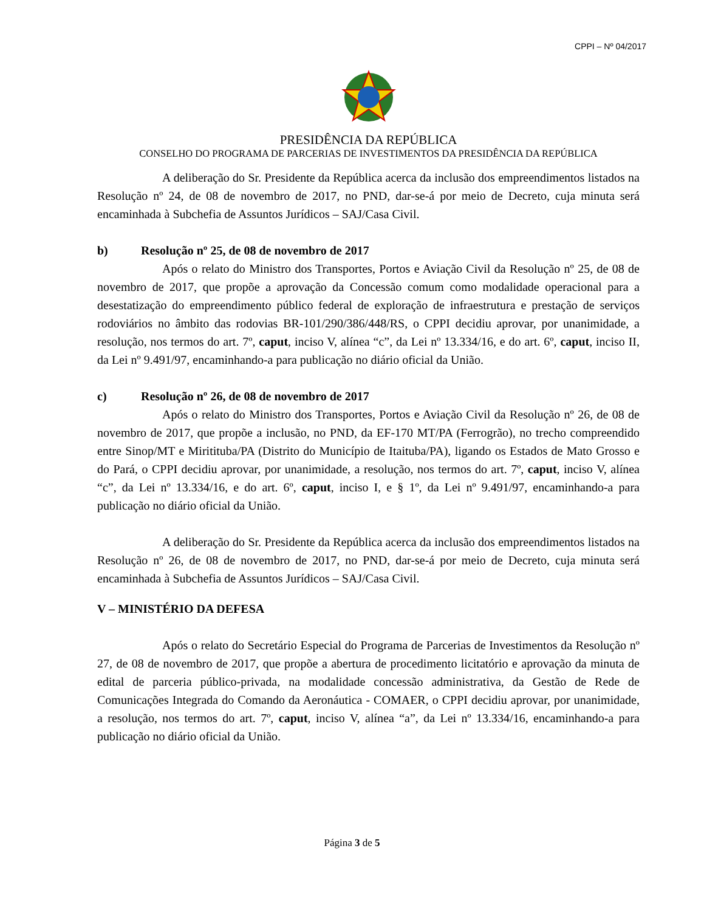CPPI – Nº 04/2017
PRESIDÊNCIA DA REPÚBLICA
CONSELHO DO PROGRAMA DE PARCERIAS DE INVESTIMENTOS DA PRESIDÊNCIA DA REPÚBLICA
A deliberação do Sr. Presidente da República acerca da inclusão dos empreendimentos listados na Resolução nº 24, de 08 de novembro de 2017, no PND, dar-se-á por meio de Decreto, cuja minuta será encaminhada à Subchefia de Assuntos Jurídicos – SAJ/Casa Civil.
b) Resolução nº 25, de 08 de novembro de 2017
Após o relato do Ministro dos Transportes, Portos e Aviação Civil da Resolução nº 25, de 08 de novembro de 2017, que propõe a aprovação da Concessão comum como modalidade operacional para a desestatização do empreendimento público federal de exploração de infraestrutura e prestação de serviços rodoviários no âmbito das rodovias BR-101/290/386/448/RS, o CPPI decidiu aprovar, por unanimidade, a resolução, nos termos do art. 7º, caput, inciso V, alínea “c”, da Lei nº 13.334/16, e do art. 6º, caput, inciso II, da Lei nº 9.491/97, encaminhando-a para publicação no diário oficial da União.
c) Resolução nº 26, de 08 de novembro de 2017
Após o relato do Ministro dos Transportes, Portos e Aviação Civil da Resolução nº 26, de 08 de novembro de 2017, que propõe a inclusão, no PND, da EF-170 MT/PA (Ferrogrão), no trecho compreendido entre Sinop/MT e Miritituba/PA (Distrito do Município de Itaituba/PA), ligando os Estados de Mato Grosso e do Pará, o CPPI decidiu aprovar, por unanimidade, a resolução, nos termos do art. 7º, caput, inciso V, alínea “c”, da Lei nº 13.334/16, e do art. 6º, caput, inciso I, e § 1º, da Lei nº 9.491/97, encaminhando-a para publicação no diário oficial da União.
A deliberação do Sr. Presidente da República acerca da inclusão dos empreendimentos listados na Resolução nº 26, de 08 de novembro de 2017, no PND, dar-se-á por meio de Decreto, cuja minuta será encaminhada à Subchefia de Assuntos Jurídicos – SAJ/Casa Civil.
V – MINISTÉRIO DA DEFESA
Após o relato do Secretário Especial do Programa de Parcerias de Investimentos da Resolução nº 27, de 08 de novembro de 2017, que propõe a abertura de procedimento licitatório e aprovação da minuta de edital de parceria público-privada, na modalidade concessão administrativa, da Gestão de Rede de Comunicações Integrada do Comando da Aeronáutica - COMAER, o CPPI decidiu aprovar, por unanimidade, a resolução, nos termos do art. 7º, caput, inciso V, alínea “a”, da Lei nº 13.334/16, encaminhando-a para publicação no diário oficial da União.
Página 3 de 5